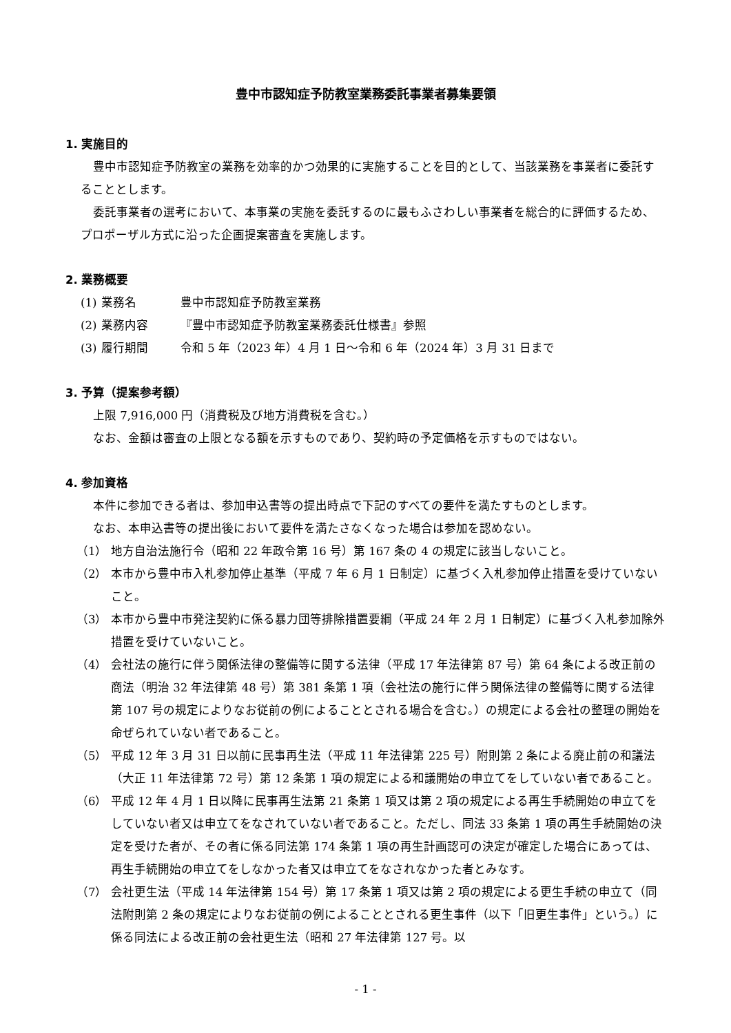豊中市認知症予防教室業務委託事業者募集要領
1. 実施目的
豊中市認知症予防教室の業務を効率的かつ効果的に実施することを目的として、当該業務を事業者に委託することとします。
委託事業者の選考において、本事業の実施を委託するのに最もふさわしい事業者を総合的に評価するため、プロポーザル方式に沿った企画提案審査を実施します。
2. 業務概要
(1) 業務名 豊中市認知症予防教室業務
(2) 業務内容 『豊中市認知症予防教室業務委託仕様書』参照
(3) 履行期間 令和 5 年（2023 年）4 月 1 日～令和 6 年（2024 年）3 月 31 日まで
3. 予算（提案参考額）
上限 7,916,000 円（消費税及び地方消費税を含む。）
なお、金額は審査の上限となる額を示すものであり、契約時の予定価格を示すものではない。
4. 参加資格
本件に参加できる者は、参加申込書等の提出時点で下記のすべての要件を満たすものとします。
なお、本申込書等の提出後において要件を満たさなくなった場合は参加を認めない。
（1） 地方自治法施行令（昭和 22 年政令第 16 号）第 167 条の 4 の規定に該当しないこと。
（2） 本市から豊中市入札参加停止基準（平成 7 年 6 月 1 日制定）に基づく入札参加停止措置を受けていないこと。
（3） 本市から豊中市発注契約に係る暴力団等排除措置要綱（平成 24 年 2 月 1 日制定）に基づく入札参加除外措置を受けていないこと。
（4） 会社法の施行に伴う関係法律の整備等に関する法律（平成 17 年法律第 87 号）第 64 条による改正前の商法（明治 32 年法律第 48 号）第 381 条第 1 項（会社法の施行に伴う関係法律の整備等に関する法律第 107 号の規定によりなお従前の例によることとされる場合を含む。）の規定による会社の整理の開始を命ぜられていない者であること。
（5） 平成 12 年 3 月 31 日以前に民事再生法（平成 11 年法律第 225 号）附則第 2 条による廃止前の和議法（大正 11 年法律第 72 号）第 12 条第 1 項の規定による和議開始の申立てをしていない者であること。
（6） 平成 12 年 4 月 1 日以降に民事再生法第 21 条第 1 項又は第 2 項の規定による再生手続開始の申立てをしていない者又は申立てをなされていない者であること。ただし、同法 33 条第 1 項の再生手続開始の決定を受けた者が、その者に係る同法第 174 条第 1 項の再生計画認可の決定が確定した場合にあっては、再生手続開始の申立てをしなかった者又は申立てをなされなかった者とみなす。
（7） 会社更生法（平成 14 年法律第 154 号）第 17 条第 1 項又は第 2 項の規定による更生手続の申立て（同法附則第 2 条の規定によりなお従前の例によることとされる更生事件（以下「旧更生事件」という。）に係る同法による改正前の会社更生法（昭和 27 年法律第 127 号。以
- 1 -